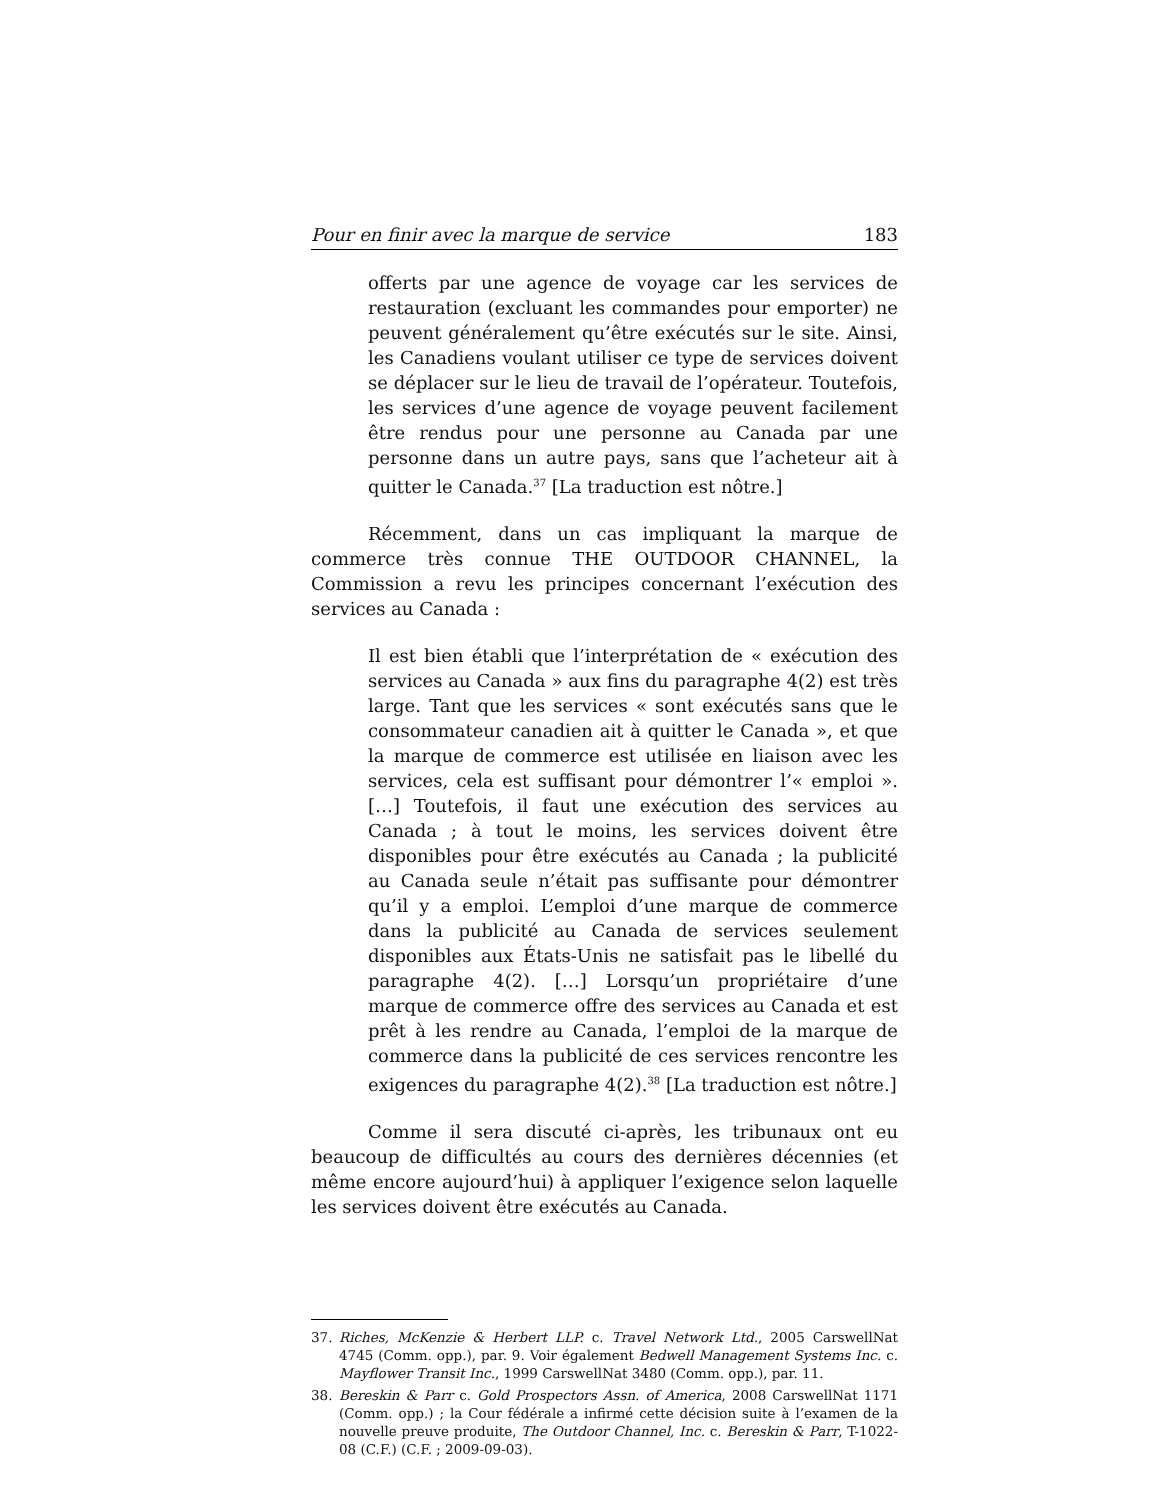Pour en finir avec la marque de service 183
offerts par une agence de voyage car les services de restauration (excluant les commandes pour emporter) ne peuvent généralement qu’être exécutés sur le site. Ainsi, les Canadiens voulant utiliser ce type de services doivent se déplacer sur le lieu de travail de l’opérateur. Toutefois, les services d’une agence de voyage peuvent facilement être rendus pour une personne au Canada par une personne dans un autre pays, sans que l’acheteur ait à quitter le Canada.<sup>37</sup> [La traduction est nôtre.]
Récemment, dans un cas impliquant la marque de commerce très connue THE OUTDOOR CHANNEL, la Commission a revu les principes concernant l’exécution des services au Canada :
Il est bien établi que l’interprétation de « exécution des services au Canada » aux fins du paragraphe 4(2) est très large. Tant que les services « sont exécutés sans que le consommateur canadien ait à quitter le Canada », et que la marque de commerce est utilisée en liaison avec les services, cela est suffisant pour démontrer l’« emploi ». […] Toutefois, il faut une exécution des services au Canada ; à tout le moins, les services doivent être disponibles pour être exécutés au Canada ; la publicité au Canada seule n’était pas suffisante pour démontrer qu’il y a emploi. L’emploi d’une marque de commerce dans la publicité au Canada de services seulement disponibles aux États-Unis ne satisfait pas le libellé du paragraphe 4(2). […] Lorsqu’un propriétaire d’une marque de commerce offre des services au Canada et est prêt à les rendre au Canada, l’emploi de la marque de commerce dans la publicité de ces services rencontre les exigences du paragraphe 4(2).<sup>38</sup> [La traduction est nôtre.]
Comme il sera discuté ci-après, les tribunaux ont eu beaucoup de difficultés au cours des dernières décennies (et même encore aujourd’hui) à appliquer l’exigence selon laquelle les services doivent être exécutés au Canada.
37. Riches, McKenzie & Herbert LLP. c. Travel Network Ltd., 2005 CarswellNat 4745 (Comm. opp.), par. 9. Voir également Bedwell Management Systems Inc. c. Mayflower Transit Inc., 1999 CarswellNat 3480 (Comm. opp.), par. 11.
38. Bereskin & Parr c. Gold Prospectors Assn. of America, 2008 CarswellNat 1171 (Comm. opp.) ; la Cour fédérale a infirmé cette décision suite à l’examen de la nouvelle preuve produite, The Outdoor Channel, Inc. c. Bereskin & Parr, T-1022-08 (C.F.) (C.F. ; 2009-09-03).